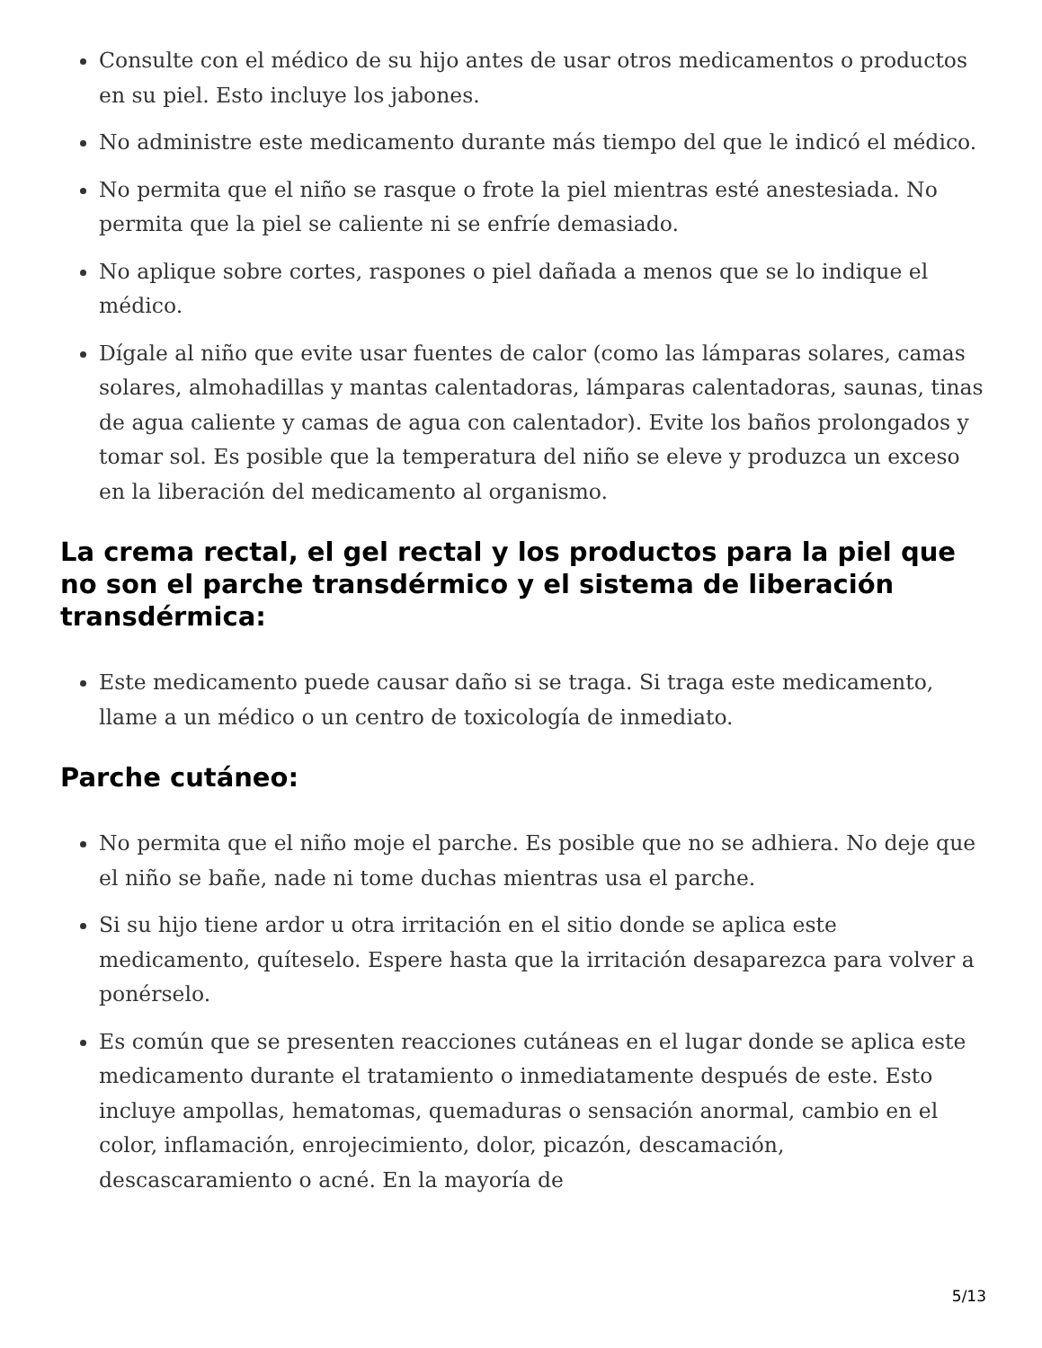Consulte con el médico de su hijo antes de usar otros medicamentos o productos en su piel. Esto incluye los jabones.
No administre este medicamento durante más tiempo del que le indicó el médico.
No permita que el niño se rasque o frote la piel mientras esté anestesiada. No permita que la piel se caliente ni se enfríe demasiado.
No aplique sobre cortes, raspones o piel dañada a menos que se lo indique el médico.
Dígale al niño que evite usar fuentes de calor (como las lámparas solares, camas solares, almohadillas y mantas calentadoras, lámparas calentadoras, saunas, tinas de agua caliente y camas de agua con calentador). Evite los baños prolongados y tomar sol. Es posible que la temperatura del niño se eleve y produzca un exceso en la liberación del medicamento al organismo.
La crema rectal, el gel rectal y los productos para la piel que no son el parche transdérmico y el sistema de liberación transdérmica:
Este medicamento puede causar daño si se traga. Si traga este medicamento, llame a un médico o un centro de toxicología de inmediato.
Parche cutáneo:
No permita que el niño moje el parche. Es posible que no se adhiera. No deje que el niño se bañe, nade ni tome duchas mientras usa el parche.
Si su hijo tiene ardor u otra irritación en el sitio donde se aplica este medicamento, quíteselo. Espere hasta que la irritación desaparezca para volver a ponérselo.
Es común que se presenten reacciones cutáneas en el lugar donde se aplica este medicamento durante el tratamiento o inmediatamente después de este. Esto incluye ampollas, hematomas, quemaduras o sensación anormal, cambio en el color, inflamación, enrojecimiento, dolor, picazón, descamación, descascaramiento o acné. En la mayoría de
5/13